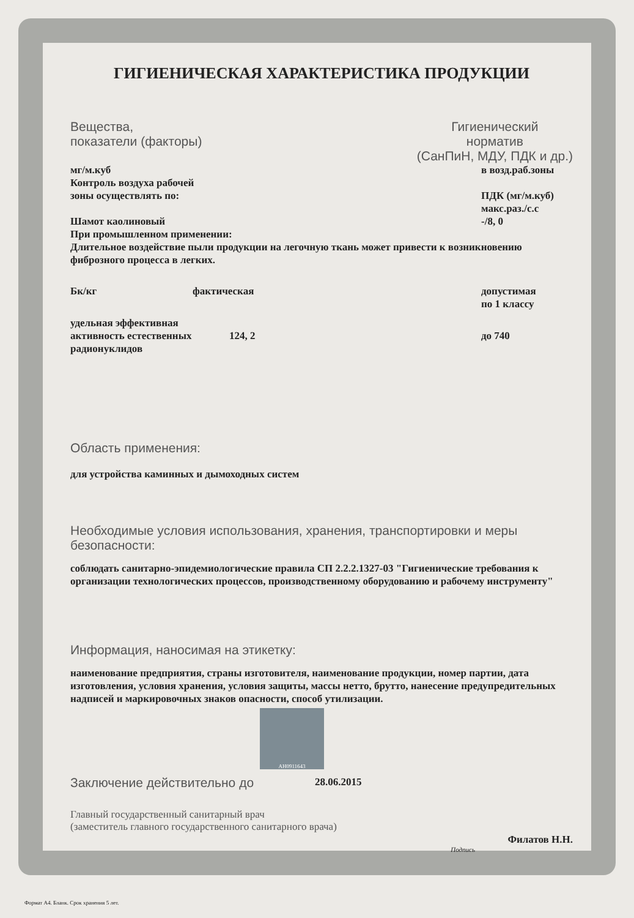ГИГИЕНИЧЕСКАЯ ХАРАКТЕРИСТИКА ПРОДУКЦИИ
Вещества,
показатели (факторы)
Гигиенический
норматив
(СанПиН, МДУ, ПДК и др.)
мг/м.куб
Контроль воздуха рабочей
зоны осуществлять по:
Шамот каолиновый
в возд.раб.зоны
ПДК (мг/м.куб)
макс.раз./с.с
-/8, 0
При промышленном применении:
Длительное воздействие пыли продукции на легочную ткань может привести к возникновению фиброзного процесса в легких.
Бк/кг фактическая допустимая
по 1 классу
удельная эффективная
активность естественных
радионуклидов
124, 2
до 740
Область применения:
для устройства каминных и дымоходных систем
Необходимые условия использования, хранения, транспортировки и меры безопасности:
соблюдать санитарно-эпидемиологические правила СП 2.2.2.1327-03 "Гигиенические требования к организации технологических процессов, производственному оборудованию и рабочему инструменту"
Информация, наносимая на этикетку:
наименование предприятия, страны изготовителя, наименование продукции, номер партии, дата изготовления, условия хранения, условия защиты, массы нетто, брутто, нанесение предупредительных надписей и маркировочных знаков опасности, способ утилизации.
АН0911643
Заключение действительно до
28.06.2015
Главный государственный санитарный врач
(заместитель главного государственного санитарного врача)
Филатов Н.Н.
Подпись
Формат А4. Бланк. Срок хранения 5 лет.